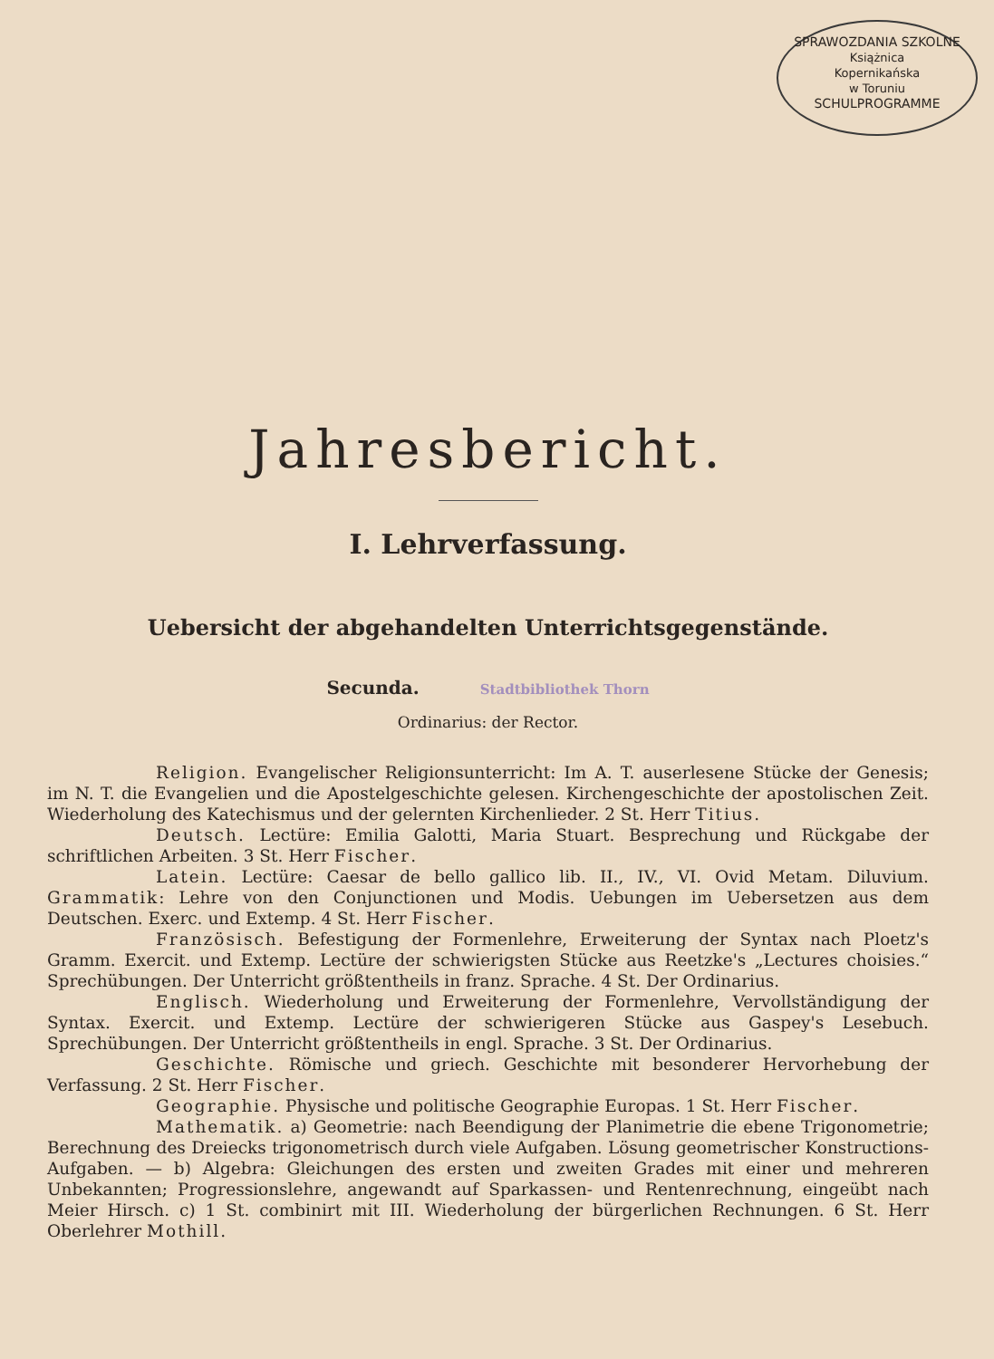SPRAWOZDANIA SZKOLNE
Książnica
Kopernikańska
w Toruniu
SCHULPROGRAMME
Jahresbericht.
I. Lehrverfassung.
Uebersicht der abgehandelten Unterrichtsgegenstände.
Secunda. Stadtbibliothek Thorn
Ordinarius: der Rector.
Religion. Evangelischer Religionsunterricht: Im A. T. auserlesene Stücke der Genesis; im N. T. die Evangelien und die Apostelgeschichte gelesen. Kirchengeschichte der apostolischen Zeit. Wiederholung des Katechismus und der gelernten Kirchenlieder. 2 St. Herr Titius.
Deutsch. Lectüre: Emilia Galotti, Maria Stuart. Besprechung und Rückgabe der schriftlichen Arbeiten. 3 St. Herr Fischer.
Latein. Lectüre: Caesar de bello gallico lib. II., IV., VI. Ovid Metam. Diluvium. Grammatik: Lehre von den Conjunctionen und Modis. Uebungen im Uebersetzen aus dem Deutschen. Exerc. und Extemp. 4 St. Herr Fischer.
Französisch. Befestigung der Formenlehre, Erweiterung der Syntax nach Ploetz's Gramm. Exercit. und Extemp. Lectüre der schwierigsten Stücke aus Reetzke's „Lectures choisies.“ Sprechübungen. Der Unterricht größtentheils in franz. Sprache. 4 St. Der Ordinarius.
Englisch. Wiederholung und Erweiterung der Formenlehre, Vervollständigung der Syntax. Exercit. und Extemp. Lectüre der schwierigeren Stücke aus Gaspey's Lesebuch. Sprechübungen. Der Unterricht größtentheils in engl. Sprache. 3 St. Der Ordinarius.
Geschichte. Römische und griech. Geschichte mit besonderer Hervorhebung der Verfassung. 2 St. Herr Fischer.
Geographie. Physische und politische Geographie Europas. 1 St. Herr Fischer.
Mathematik. a) Geometrie: nach Beendigung der Planimetrie die ebene Trigonometrie; Berechnung des Dreiecks trigonometrisch durch viele Aufgaben. Lösung geometrischer Konstructions-Aufgaben. — b) Algebra: Gleichungen des ersten und zweiten Grades mit einer und mehreren Unbekannten; Progressionslehre, angewandt auf Sparkassen- und Rentenrechnung, eingeübt nach Meier Hirsch. c) 1 St. combinirt mit III. Wiederholung der bürgerlichen Rechnungen. 6 St. Herr Oberlehrer Mothill.